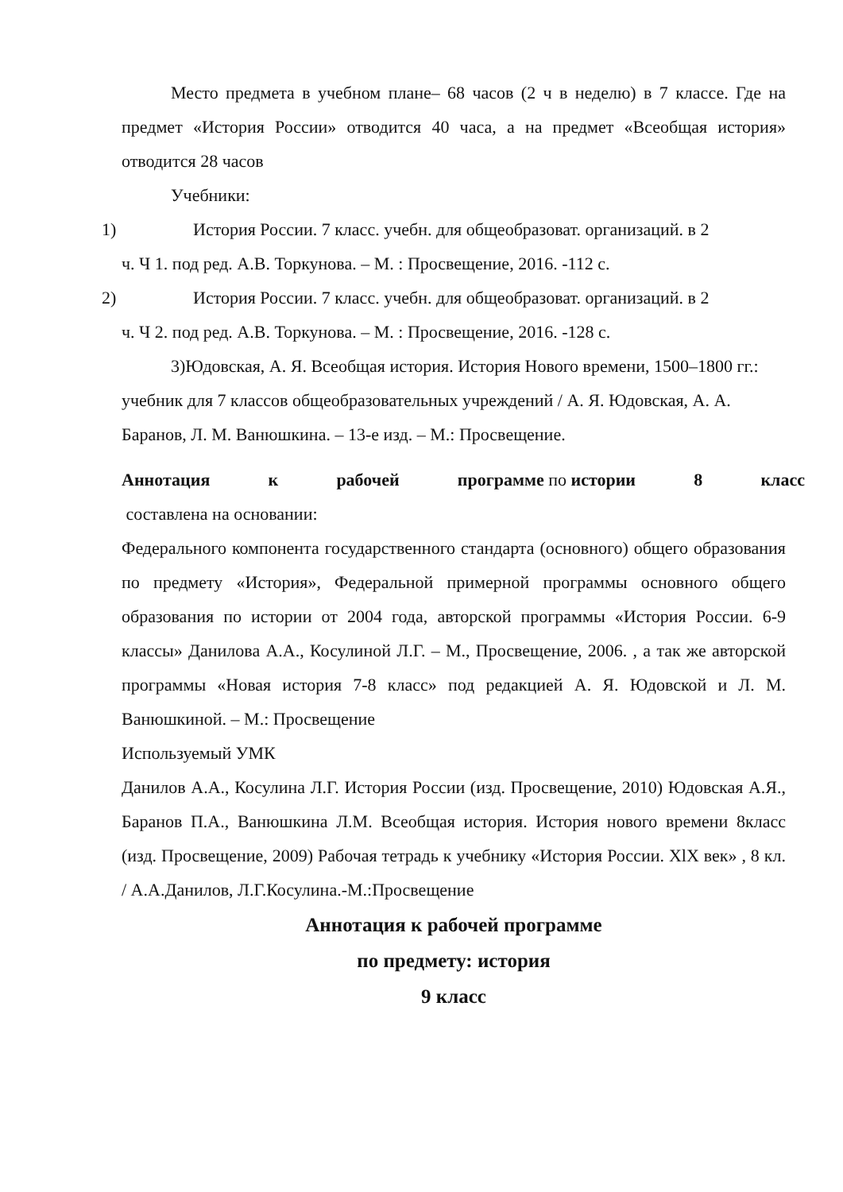Место предмета в учебном плане– 68 часов (2 ч в неделю) в 7 классе. Где на предмет «История России» отводится 40 часа, а на предмет «Всеобщая история» отводится 28 часов
Учебники:
1) История России. 7 класс. учебн. для общеобразоват. организаций. в 2
ч. Ч 1. под ред. А.В. Торкунова. – М. : Просвещение, 2016. -112 с.
2) История России. 7 класс. учебн. для общеобразоват. организаций. в 2
ч. Ч 2. под ред. А.В. Торкунова. – М. : Просвещение, 2016. -128 с.
3)Юдовская, А. Я. Всеобщая история. История Нового времени, 1500–1800 гг.: учебник для 7 классов общеобразовательных учреждений / А. Я. Юдовская, А. А. Баранов, Л. М. Ванюшкина. – 13-е изд. – М.: Просвещение.
Аннотация к рабочей программе по истории 8 класс
составлена на основании:
Федерального компонента государственного стандарта (основного) общего образования по предмету «История», Федеральной примерной программы основного общего образования по истории от 2004 года, авторской программы «История России. 6-9 классы» Данилова А.А., Косулиной Л.Г. – М., Просвещение, 2006. , а так же авторской программы «Новая история 7-8 класс» под редакцией А. Я. Юдовской и Л. М. Ванюшкиной. – М.: Просвещение
Используемый УМК
Данилов А.А., Косулина Л.Г. История России (изд. Просвещение, 2010) Юдовская А.Я., Баранов П.А., Ванюшкина Л.М. Всеобщая история. История нового времени 8класс (изд. Просвещение, 2009) Рабочая тетрадь к учебнику «История России. XlX век» , 8 кл. / А.А.Данилов, Л.Г.Косулина.-М.:Просвещение
Аннотация к рабочей программе
по предмету: история
9 класс